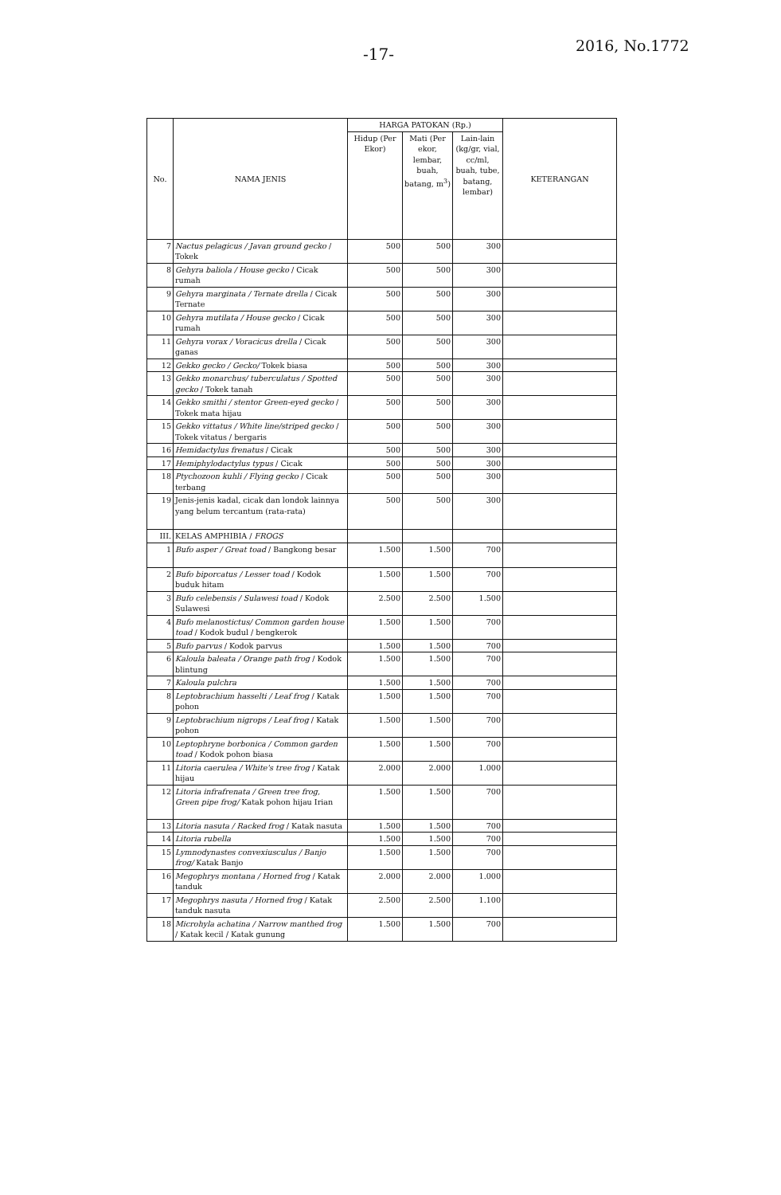-17- 2016, No.1772
| No. | NAMA JENIS | HARGA PATOKAN (Rp.) | | | KETERANGAN |
| --- | --- | --- | --- | --- | --- |
| | | Hidup (Per Ekor) | Mati (Per ekor, lembar, buah, batang, m<sup>3</sup>) | Lain-lain (kg/gr, vial, cc/ml, buah, tube, batang, lembar) | |
| 7 | Nactus pelagicus / Javan ground gecko / Tokek | 500 | 500 | 300 | |
| 8 | Gehyra baliola / House gecko / Cicak rumah | 500 | 500 | 300 | |
| 9 | Gehyra marginata / Ternate drella / Cicak Ternate | 500 | 500 | 300 | |
| 10 | Gehyra mutilata / House gecko / Cicak rumah | 500 | 500 | 300 | |
| 11 | Gehyra vorax / Voracicus drella / Cicak ganas | 500 | 500 | 300 | |
| 12 | Gekko gecko / Gecko/ Tokek biasa | 500 | 500 | 300 | |
| 13 | Gekko monarchus/ tuberculatus / Spotted gecko / Tokek tanah | 500 | 500 | 300 | |
| 14 | Gekko smithi / stentor Green-eyed gecko / Tokek mata hijau | 500 | 500 | 300 | |
| 15 | Gekko vittatus / White line/striped gecko / Tokek vitatus / bergaris | 500 | 500 | 300 | |
| 16 | Hemidactylus frenatus / Cicak | 500 | 500 | 300 | |
| 17 | Hemiphylodactylus typus / Cicak | 500 | 500 | 300 | |
| 18 | Ptychozoon kuhli / Flying gecko / Cicak terbang | 500 | 500 | 300 | |
| 19 | Jenis-jenis kadal, cicak dan londok lainnya yang belum tercantum (rata-rata) | 500 | 500 | 300 | |
| III. | KELAS AMPHIBIA / FROGS | | | | |
| 1 | Bufo asper / Great toad / Bangkong besar | 1.500 | 1.500 | 700 | |
| 2 | Bufo biporcatus / Lesser toad / Kodok buduk hitam | 1.500 | 1.500 | 700 | |
| 3 | Bufo celebensis / Sulawesi toad / Kodok Sulawesi | 2.500 | 2.500 | 1.500 | |
| 4 | Bufo melanostictus/ Common garden house toad / Kodok budul / bengkerok | 1.500 | 1.500 | 700 | |
| 5 | Bufo parvus / Kodok parvus | 1.500 | 1.500 | 700 | |
| 6 | Kaloula baleata / Orange path frog / Kodok blintung | 1.500 | 1.500 | 700 | |
| 7 | Kaloula pulchra | 1.500 | 1.500 | 700 | |
| 8 | Leptobrachium hasselti / Leaf frog / Katak pohon | 1.500 | 1.500 | 700 | |
| 9 | Leptobrachium nigrops / Leaf frog / Katak pohon | 1.500 | 1.500 | 700 | |
| 10 | Leptophryne borbonica / Common garden toad / Kodok pohon biasa | 1.500 | 1.500 | 700 | |
| 11 | Litoria caerulea / White's tree frog / Katak hijau | 2.000 | 2.000 | 1.000 | |
| 12 | Litoria infrafrenata / Green tree frog, Green pipe frog/ Katak pohon hijau Irian | 1.500 | 1.500 | 700 | |
| 13 | Litoria nasuta / Racked frog / Katak nasuta | 1.500 | 1.500 | 700 | |
| 14 | Litoria rubella | 1.500 | 1.500 | 700 | |
| 15 | Lymnodynastes convexiusculus / Banjo frog/ Katak Banjo | 1.500 | 1.500 | 700 | |
| 16 | Megophrys montana / Horned frog / Katak tanduk | 2.000 | 2.000 | 1.000 | |
| 17 | Megophrys nasuta / Horned frog / Katak tanduk nasuta | 2.500 | 2.500 | 1.100 | |
| 18 | Microhyla achatina / Narrow manthed frog / Katak kecil / Katak gunung | 1.500 | 1.500 | 700 | |